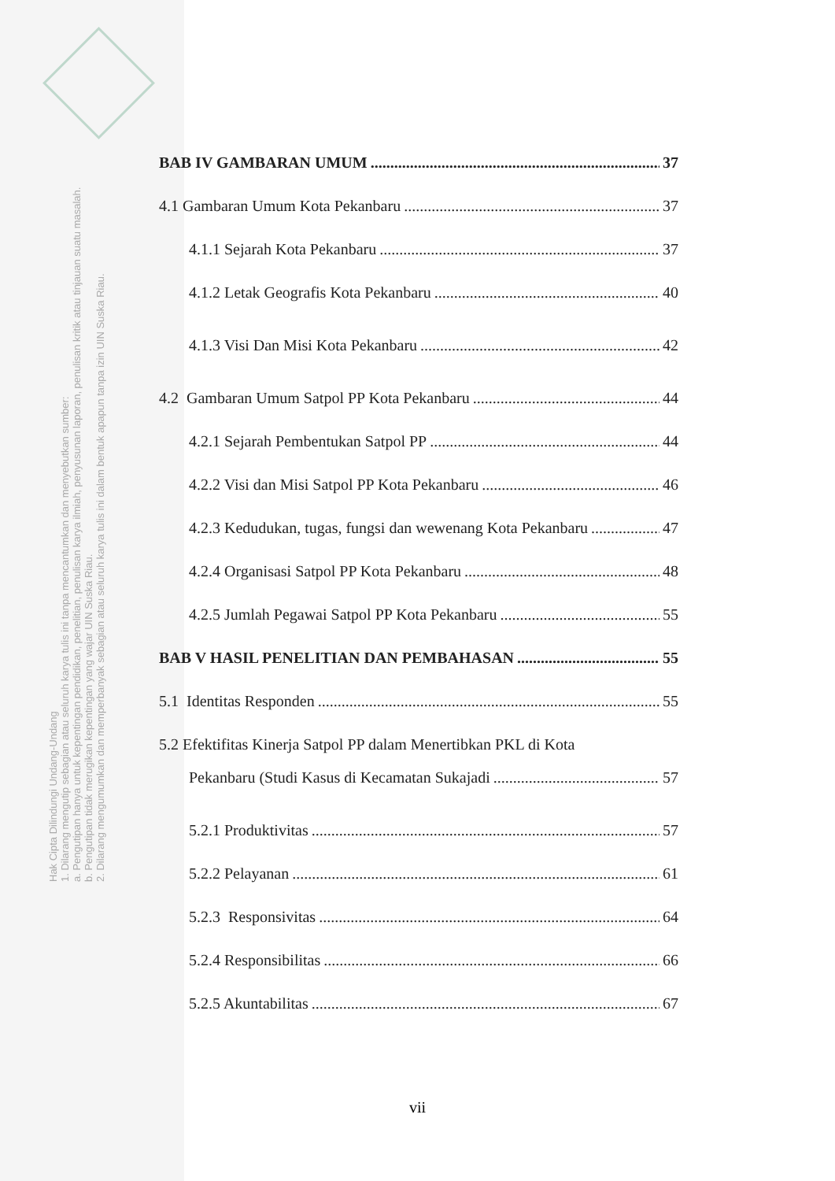Hak Cipta Dilindungi Undang-Undang
1. Dilarang mengutip sebagian atau seluruh karya tulis ini tanpa mencantumkan dan menyebutkan sumber:
a. Pengutipan hanya untuk kepentingan pendidikan, penelitian, penulisan karya ilmiah, penyusunan laporan, penulisan kritik atau tinjauan suatu masalah.
b. Pengutipan tidak merugikan kepentingan yang wajar UIN Suska Riau.
2. Dilarang mengumumkan dan memperbanyak sebagian atau seluruh karya tulis ini dalam bentuk apapun tanpa izin UIN Suska Riau.
BAB IV GAMBARAN UMUM 37
4.1 Gambaran Umum Kota Pekanbaru 37
4.1.1 Sejarah Kota Pekanbaru 37
4.1.2 Letak Geografis Kota Pekanbaru 40
4.1.3 Visi Dan Misi Kota Pekanbaru 42
4.2 Gambaran Umum Satpol PP Kota Pekanbaru 44
4.2.1 Sejarah Pembentukan Satpol PP 44
4.2.2 Visi dan Misi Satpol PP Kota Pekanbaru 46
4.2.3 Kedudukan, tugas, fungsi dan wewenang Kota Pekanbaru 47
4.2.4 Organisasi Satpol PP Kota Pekanbaru 48
4.2.5 Jumlah Pegawai Satpol PP Kota Pekanbaru 55
BAB V HASIL PENELITIAN DAN PEMBAHASAN 55
5.1 Identitas Responden 55
5.2 Efektifitas Kinerja Satpol PP dalam Menertibkan PKL di Kota
Pekanbaru (Studi Kasus di Kecamatan Sukajadi 57
5.2.1 Produktivitas 57
5.2.2 Pelayanan 61
5.2.3 Responsivitas 64
5.2.4 Responsibilitas 66
5.2.5 Akuntabilitas 67
vii